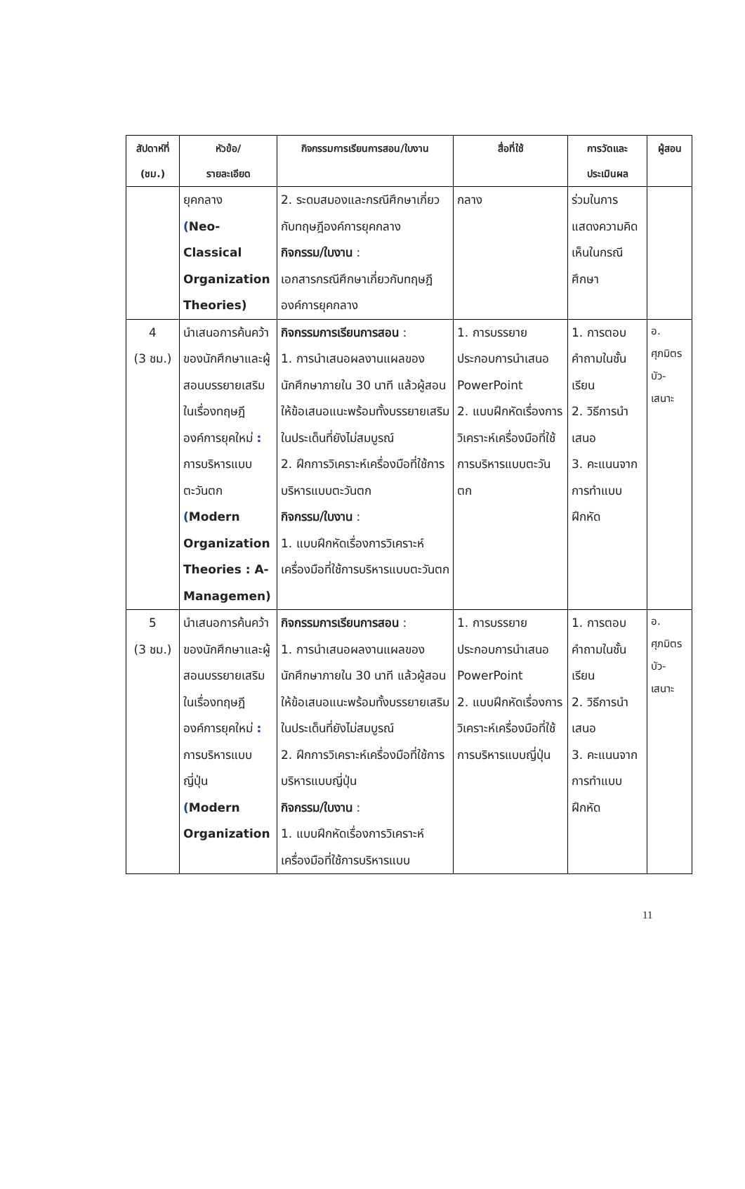| สัปดาห์ที่ (ชม.) | หัวข้อ/ รายละเอียด | กิจกรรมการเรียนการสอน/ใบงาน | สื่อที่ใช้ | การวัดและ ประเมินผล | ผู้สอน |
| --- | --- | --- | --- | --- | --- |
| | ยุคกลาง ( Neo- Classical Organization Theories) | 2. ระดมสมองและกรณีศึกษาเกี่ยวกับทฤษฎีองค์การยุคกลาง กิจกรรม/ใบงาน : เอกสารกรณีศึกษาเกี่ยวกับทฤษฎีองค์การยุคกลาง | กลาง | ร่วมในการแสดงความคิดเห็นในกรณีศึกษา | |
| 4 (3 ชม.) | นำเสนอการค้นคว้าของนักศึกษาและผู้สอนบรรยายเสริมในเรื่องทฤษฎีองค์การยุคใหม่ : การบริหารแบบตะวันตก ( Modern Organization Theories : A- Managemen) | กิจกรรมการเรียนการสอน : 1. การนำเสนอผลงานแผลของนักศึกษาภายใน 30 นาที แล้วผู้สอนให้ข้อเสนอแนะพร้อมทั้งบรรยายเสริมในประเด็นที่ยังไม่สมบูรณ์ 2. ฝึกการวิเคราะห์เครื่องมือที่ใช้การบริหารแบบตะวันตก กิจกรรม/ใบงาน : 1. แบบฝึกหัดเรื่องการวิเคราะห์เครื่องมือที่ใช้การบริหารแบบตะวันตก | 1. การบรรยายประกอบการนำเสนอ PowerPoint 2. แบบฝึกหัดเรื่องการวิเคราะห์เครื่องมือที่ใช้การบริหารแบบตะวันตก | 1. การตอบคำถามในชั้นเรียน 2. วิธีการนำเสนอ 3. คะแนนจากการทำแบบฝึกหัด | อ. ศุภมิตร บัว- เสนาะ |
| 5 (3 ชม.) | นำเสนอการค้นคว้าของนักศึกษาและผู้สอนบรรยายเสริมในเรื่องทฤษฎีองค์การยุคใหม่ : การบริหารแบบญี่ปุ่น ( Modern Organization | กิจกรรมการเรียนการสอน : 1. การนำเสนอผลงานแผลของนักศึกษาภายใน 30 นาที แล้วผู้สอนให้ข้อเสนอแนะพร้อมทั้งบรรยายเสริมในประเด็นที่ยังไม่สมบูรณ์ 2. ฝึกการวิเคราะห์เครื่องมือที่ใช้การบริหารแบบญี่ปุ่น กิจกรรม/ใบงาน : 1. แบบฝึกหัดเรื่องการวิเคราะห์เครื่องมือที่ใช้การบริหารแบบ | 1. การบรรยายประกอบการนำเสนอ PowerPoint 2. แบบฝึกหัดเรื่องการวิเคราะห์เครื่องมือที่ใช้การบริหารแบบญี่ปุ่น | 1. การตอบคำถามในชั้นเรียน 2. วิธีการนำเสนอ 3. คะแนนจากการทำแบบฝึกหัด | อ. ศุภมิตร บัว- เสนาะ |
11